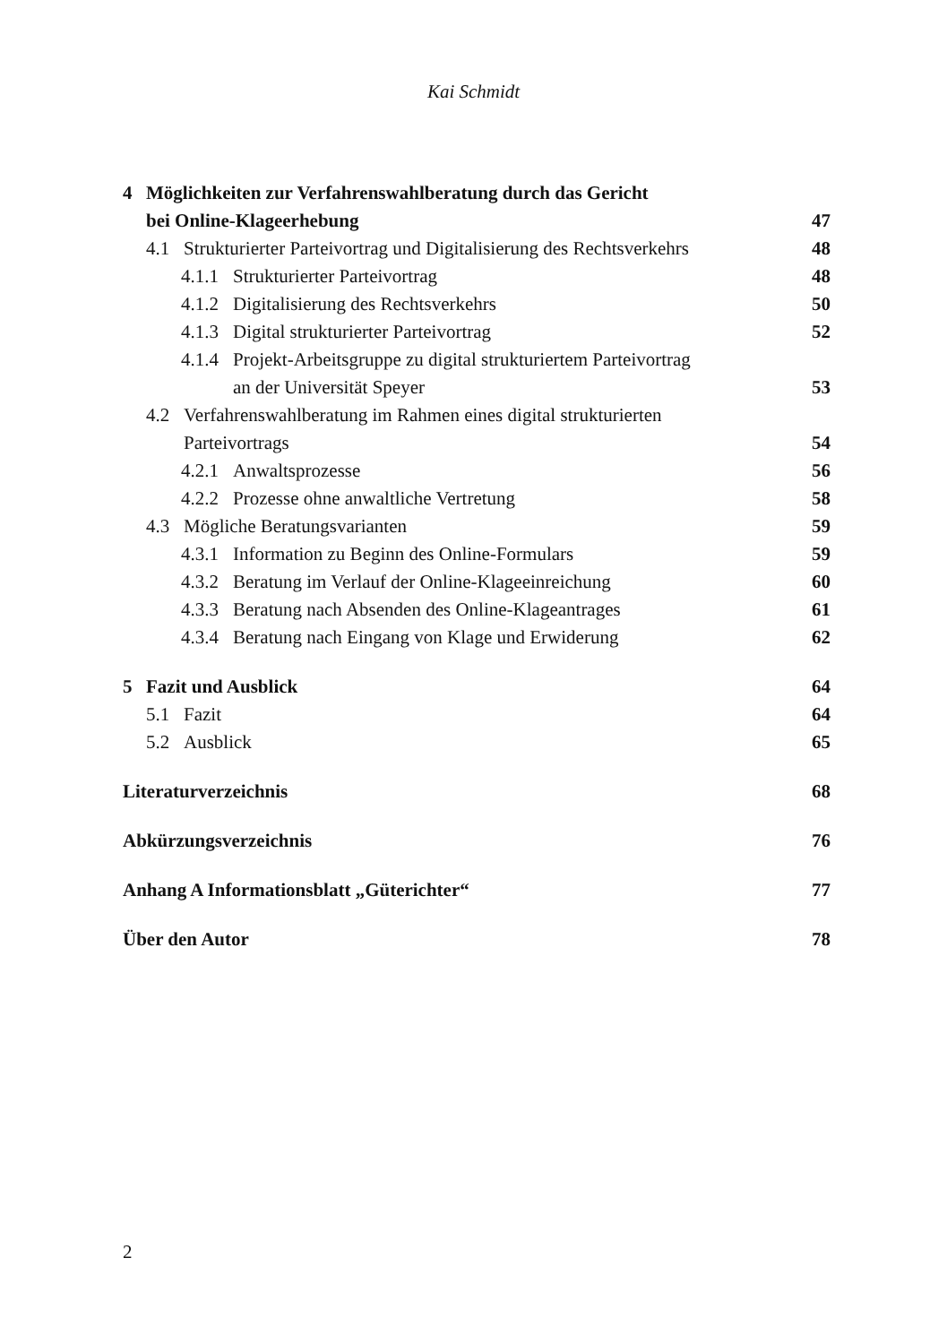Kai Schmidt
4 Möglichkeiten zur Verfahrenswahlberatung durch das Gericht
bei Online-Klageerhebung 47
4.1 Strukturierter Parteivortrag und Digitalisierung des Rechtsverkehrs 48
4.1.1 Strukturierter Parteivortrag 48
4.1.2 Digitalisierung des Rechtsverkehrs 50
4.1.3 Digital strukturierter Parteivortrag 52
4.1.4 Projekt-Arbeitsgruppe zu digital strukturiertem Parteivortrag
an der Universität Speyer 53
4.2 Verfahrenswahlberatung im Rahmen eines digital strukturierten
Parteivortrags 54
4.2.1 Anwaltsprozesse 56
4.2.2 Prozesse ohne anwaltliche Vertretung 58
4.3 Mögliche Beratungsvarianten 59
4.3.1 Information zu Beginn des Online-Formulars 59
4.3.2 Beratung im Verlauf der Online-Klageeinreichung 60
4.3.3 Beratung nach Absenden des Online-Klageantrages 61
4.3.4 Beratung nach Eingang von Klage und Erwiderung 62
5 Fazit und Ausblick 64
5.1 Fazit 64
5.2 Ausblick 65
Literaturverzeichnis 68
Abkürzungsverzeichnis 76
Anhang A Informationsblatt „Güterichter“77
Über den Autor 78
2